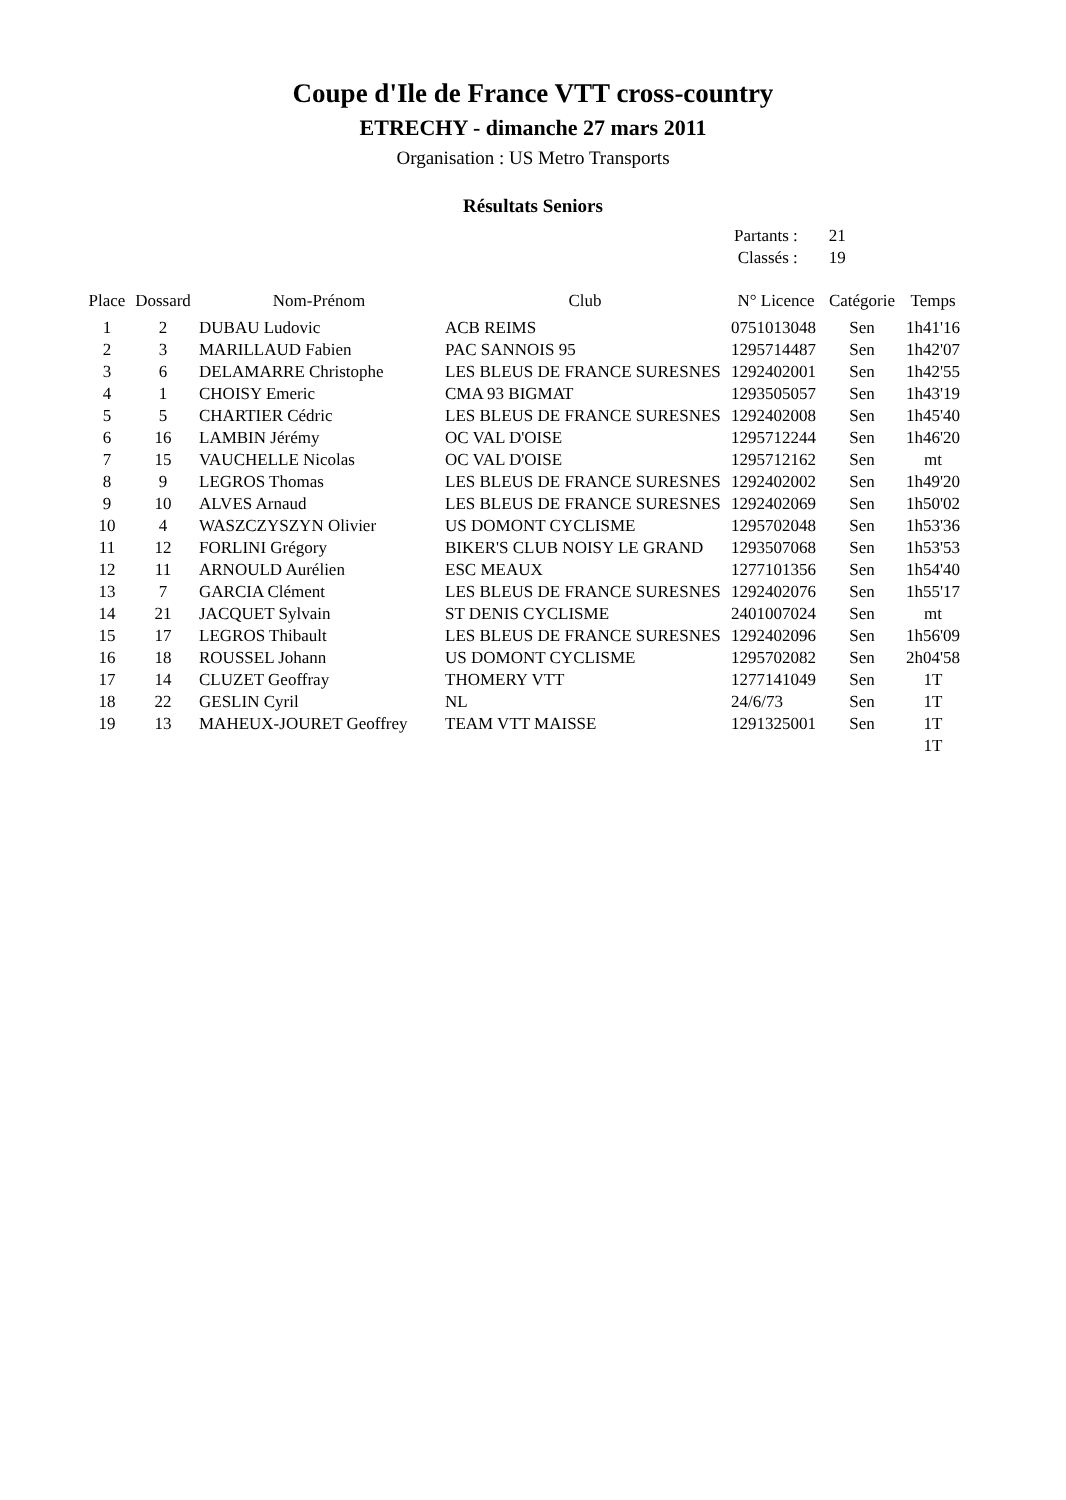Coupe d'Ile de France VTT cross-country
ETRECHY - dimanche 27 mars 2011
Organisation : US Metro Transports
Résultats Seniors
| Partants : | 21 |
| Classés : | 19 |
| Place | Dossard | Nom-Prénom | Club | N° Licence | Catégorie | Temps |
| --- | --- | --- | --- | --- | --- | --- |
| 1 | 2 | DUBAU Ludovic | ACB REIMS | 0751013048 | Sen | 1h41'16 |
| 2 | 3 | MARILLAUD Fabien | PAC SANNOIS 95 | 1295714487 | Sen | 1h42'07 |
| 3 | 6 | DELAMARRE Christophe | LES BLEUS DE FRANCE SURESNES | 1292402001 | Sen | 1h42'55 |
| 4 | 1 | CHOISY Emeric | CMA 93 BIGMAT | 1293505057 | Sen | 1h43'19 |
| 5 | 5 | CHARTIER Cédric | LES BLEUS DE FRANCE SURESNES | 1292402008 | Sen | 1h45'40 |
| 6 | 16 | LAMBIN Jérémy | OC VAL D'OISE | 1295712244 | Sen | 1h46'20 |
| 7 | 15 | VAUCHELLE Nicolas | OC VAL D'OISE | 1295712162 | Sen | mt |
| 8 | 9 | LEGROS Thomas | LES BLEUS DE FRANCE SURESNES | 1292402002 | Sen | 1h49'20 |
| 9 | 10 | ALVES Arnaud | LES BLEUS DE FRANCE SURESNES | 1292402069 | Sen | 1h50'02 |
| 10 | 4 | WASZCZYSZYN Olivier | US DOMONT CYCLISME | 1295702048 | Sen | 1h53'36 |
| 11 | 12 | FORLINI Grégory | BIKER'S CLUB NOISY LE GRAND | 1293507068 | Sen | 1h53'53 |
| 12 | 11 | ARNOULD Aurélien | ESC MEAUX | 1277101356 | Sen | 1h54'40 |
| 13 | 7 | GARCIA Clément | LES BLEUS DE FRANCE SURESNES | 1292402076 | Sen | 1h55'17 |
| 14 | 21 | JACQUET Sylvain | ST DENIS CYCLISME | 2401007024 | Sen | mt |
| 15 | 17 | LEGROS Thibault | LES BLEUS DE FRANCE SURESNES | 1292402096 | Sen | 1h56'09 |
| 16 | 18 | ROUSSEL Johann | US DOMONT CYCLISME | 1295702082 | Sen | 2h04'58 |
| 17 | 14 | CLUZET Geoffray | THOMERY VTT | 1277141049 | Sen | 1T |
| 18 | 22 | GESLIN Cyril | NL | 24/6/73 | Sen | 1T |
| 19 | 13 | MAHEUX-JOURET Geoffrey | TEAM VTT MAISSE | 1291325001 | Sen | 1T |
| | | | | | | 1T |